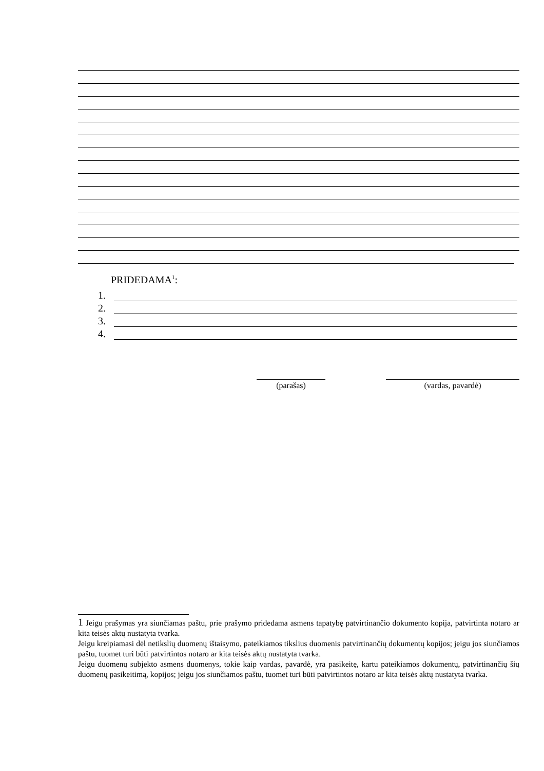PRIDEDAMA<sup>1</sup>:
1.
2.
3.
4.
(parašas) (vardas, pavardė)
1 Jeigu prašymas yra siunčiamas paštu, prie prašymo pridedama asmens tapatybę patvirtinančio dokumento kopija, patvirtinta notaro ar kita teisės aktų nustatyta tvarka.
Jeigu kreipiamasi dėl netikslių duomenų ištaisymo, pateikiamos tikslius duomenis patvirtinančių dokumentų kopijos; jeigu jos siunčiamos paštu, tuomet turi būti patvirtintos notaro ar kita teisės aktų nustatyta tvarka.
Jeigu duomenų subjekto asmens duomenys, tokie kaip vardas, pavardė, yra pasikeitę, kartu pateikiamos dokumentų, patvirtinančių šių duomenų pasikeitimą, kopijos; jeigu jos siunčiamos paštu, tuomet turi būti patvirtintos notaro ar kita teisės aktų nustatyta tvarka.